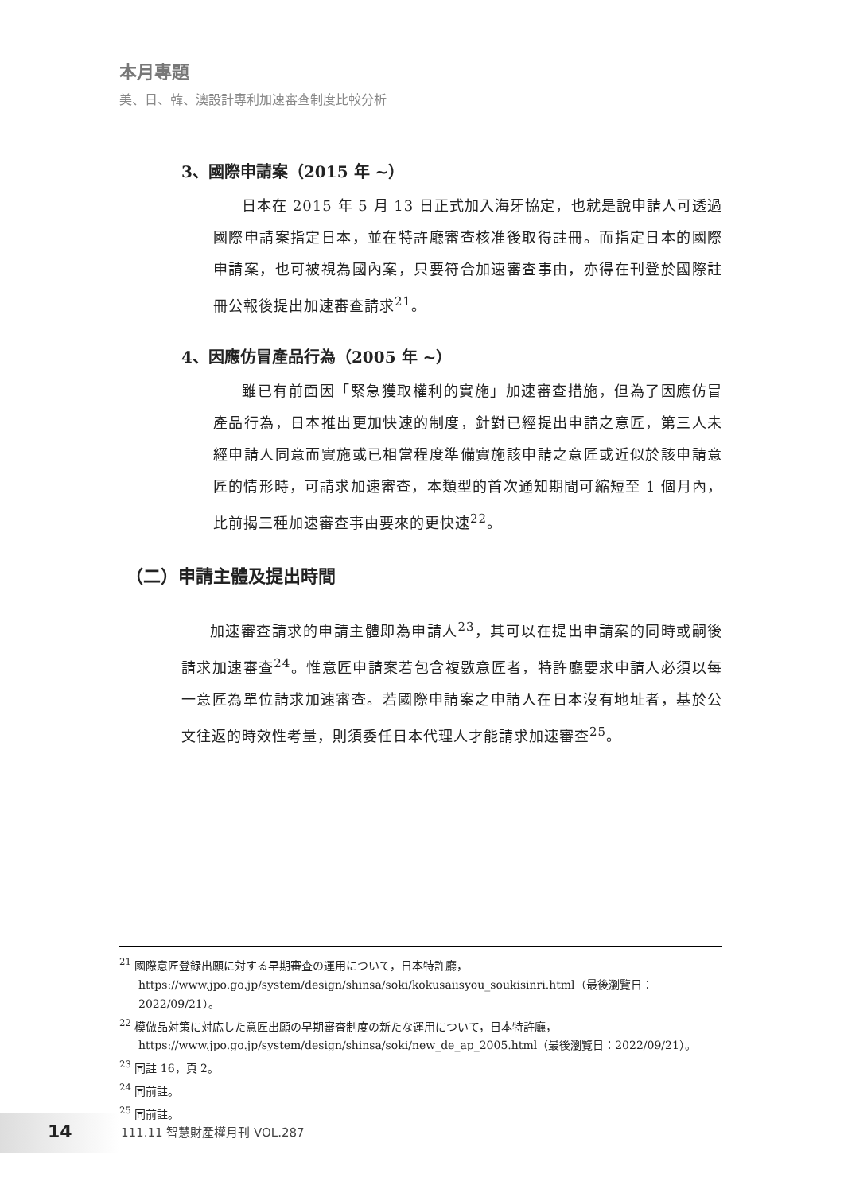本月專題
美、日、韓、澳設計專利加速審查制度比較分析
3、國際申請案（2015 年 ~）
日本在 2015 年 5 月 13 日正式加入海牙協定，也就是說申請人可透過國際申請案指定日本，並在特許廳審查核准後取得註冊。而指定日本的國際申請案，也可被視為國內案，只要符合加速審查事由，亦得在刊登於國際註冊公報後提出加速審查請求<sup>21</sup>。
4、因應仿冒產品行為（2005 年 ~）
雖已有前面因「緊急獲取權利的實施」加速審查措施，但為了因應仿冒產品行為，日本推出更加快速的制度，針對已經提出申請之意匠，第三人未經申請人同意而實施或已相當程度準備實施該申請之意匠或近似於該申請意匠的情形時，可請求加速審查，本類型的首次通知期間可縮短至 1 個月內，比前揭三種加速審查事由要來的更快速<sup>22</sup>。
（二）申請主體及提出時間
加速審查請求的申請主體即為申請人<sup>23</sup>，其可以在提出申請案的同時或嗣後請求加速審查<sup>24</sup>。惟意匠申請案若包含複數意匠者，特許廳要求申請人必須以每一意匠為單位請求加速審查。若國際申請案之申請人在日本沒有地址者，基於公文往返的時效性考量，則須委任日本代理人才能請求加速審查<sup>25</sup>。
<sup>21</sup> 國際意匠登録出願に対する早期審査の運用について，日本特許廳，https://www.jpo.go.jp/system/design/shinsa/soki/kokusaiisyou_soukisinri.html（最後瀏覽日：2022/09/21）。
<sup>22</sup> 模倣品対策に対応した意匠出願の早期審査制度の新たな運用について，日本特許廳，https://www.jpo.go.jp/system/design/shinsa/soki/new_de_ap_2005.html（最後瀏覽日：2022/09/21）。
<sup>23</sup> 同註 16，頁 2。
<sup>24</sup> 同前註。
<sup>25</sup> 同前註。
14
111.11 智慧財產權月刊 VOL.287